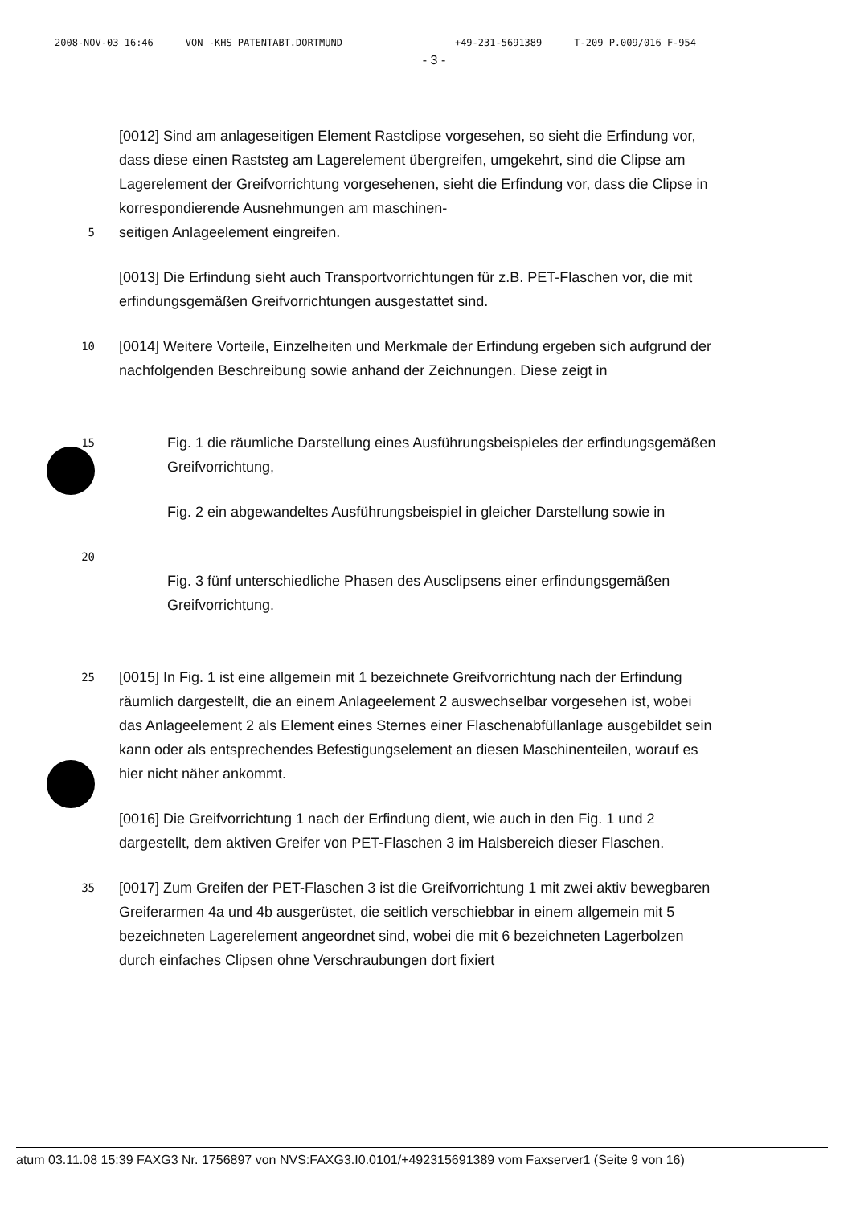2008-NOV-03 16:46 VON -KHS PATENTABT.DORTMUND +49-231-5691389 T-209 P.009/016 F-954
- 3 -
[0012] Sind am anlageseitigen Element Rastclipse vorgesehen, so sieht die Erfindung vor, dass diese einen Raststeg am Lagerelement übergreifen, umgekehrt, sind die Clipse am Lagerelement der Greifvorrichtung vorgesehenen, sieht die Erfindung vor, dass die Clipse in korrespondierende Ausnehmungen am maschinen-
5
seitigen Anlageelement eingreifen.
[0013] Die Erfindung sieht auch Transportvorrichtungen für z.B. PET-Flaschen vor, die mit erfindungsgemäßen Greifvorrichtungen ausgestattet sind.
10
[0014] Weitere Vorteile, Einzelheiten und Merkmale der Erfindung ergeben sich aufgrund der nachfolgenden Beschreibung sowie anhand der Zeichnungen. Diese zeigt in
15
Fig. 1 die räumliche Darstellung eines Ausführungsbeispieles der erfindungsgemäßen Greifvorrichtung,
Fig. 2 ein abgewandeltes Ausführungsbeispiel in gleicher Darstellung sowie in
20
Fig. 3 fünf unterschiedliche Phasen des Ausclipsens einer erfindungsgemäßen Greifvorrichtung.
25
[0015] In Fig. 1 ist eine allgemein mit 1 bezeichnete Greifvorrichtung nach der Erfindung räumlich dargestellt, die an einem Anlageelement 2 auswechselbar vorgesehen ist, wobei das Anlageelement 2 als Element eines Sternes einer Flaschenabfüllanlage ausgebildet sein kann oder als entsprechendes Befestigungselement an diesen Maschinenteilen, worauf es hier nicht näher ankommt.
[0016] Die Greifvorrichtung 1 nach der Erfindung dient, wie auch in den Fig. 1 und 2 dargestellt, dem aktiven Greifer von PET-Flaschen 3 im Halsbereich dieser Flaschen.
35
[0017] Zum Greifen der PET-Flaschen 3 ist die Greifvorrichtung 1 mit zwei aktiv bewegbaren Greiferarmen 4a und 4b ausgerüstet, die seitlich verschiebbar in einem allgemein mit 5 bezeichneten Lagerelement angeordnet sind, wobei die mit 6 bezeichneten Lagerbolzen durch einfaches Clipsen ohne Verschraubungen dort fixiert
atum 03.11.08 15:39 FAXG3 Nr. 1756897 von NVS:FAXG3.I0.0101/+492315691389 vom Faxserver1 (Seite 9 von 16)